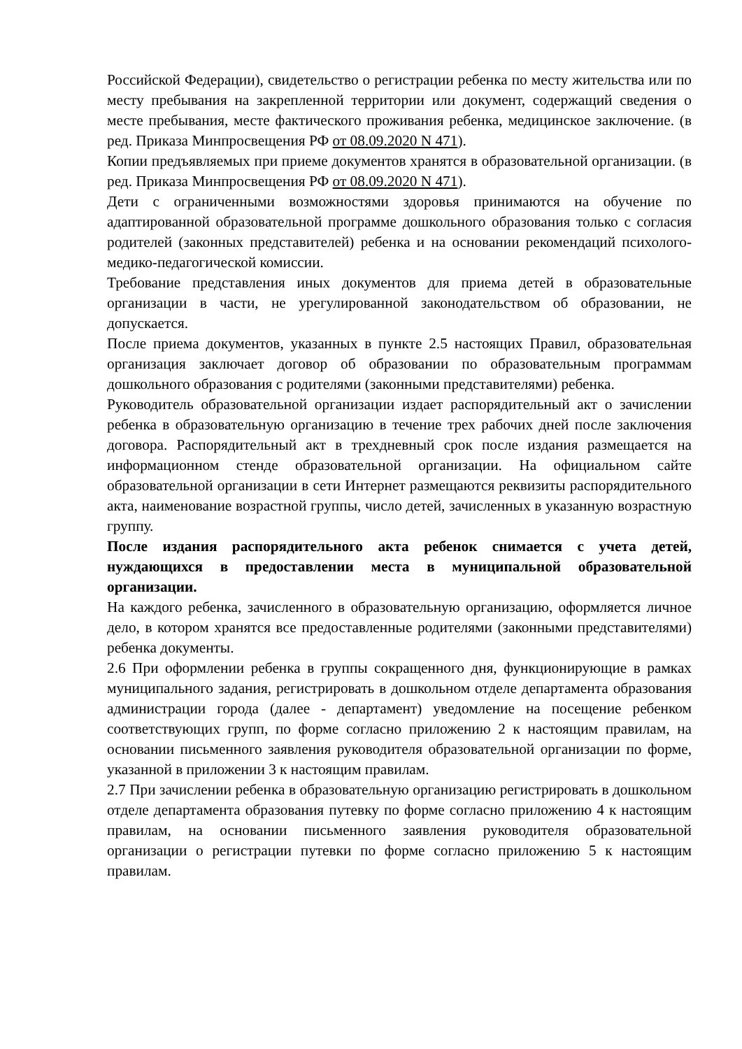Российской Федерации), свидетельство о регистрации ребенка по месту жительства или по месту пребывания на закрепленной территории или документ, содержащий сведения о месте пребывания, месте фактического проживания ребенка, медицинское заключение. (в ред. Приказа Минпросвещения РФ от 08.09.2020 N 471).
Копии предъявляемых при приеме документов хранятся в образовательной организации. (в ред. Приказа Минпросвещения РФ от 08.09.2020 N 471).
Дети с ограниченными возможностями здоровья принимаются на обучение по адаптированной образовательной программе дошкольного образования только с согласия родителей (законных представителей) ребенка и на основании рекомендаций психолого-медико-педагогической комиссии.
Требование представления иных документов для приема детей в образовательные организации в части, не урегулированной законодательством об образовании, не допускается.
После приема документов, указанных в пункте 2.5 настоящих Правил, образовательная организация заключает договор об образовании по образовательным программам дошкольного образования с родителями (законными представителями) ребенка.
Руководитель образовательной организации издает распорядительный акт о зачислении ребенка в образовательную организацию в течение трех рабочих дней после заключения договора. Распорядительный акт в трехдневный срок после издания размещается на информационном стенде образовательной организации. На официальном сайте образовательной организации в сети Интернет размещаются реквизиты распорядительного акта, наименование возрастной группы, число детей, зачисленных в указанную возрастную группу.
После издания распорядительного акта ребенок снимается с учета детей, нуждающихся в предоставлении места в муниципальной образовательной организации.
На каждого ребенка, зачисленного в образовательную организацию, оформляется личное дело, в котором хранятся все предоставленные родителями (законными представителями) ребенка документы.
2.6 При оформлении ребенка в группы сокращенного дня, функционирующие в рамках муниципального задания, регистрировать в дошкольном отделе департамента образования администрации города (далее - департамент) уведомление на посещение ребенком соответствующих групп, по форме согласно приложению 2 к настоящим правилам, на основании письменного заявления руководителя образовательной организации по форме, указанной в приложении 3 к настоящим правилам.
2.7 При зачислении ребенка в образовательную организацию регистрировать в дошкольном отделе департамента образования путевку по форме согласно приложению 4 к настоящим правилам, на основании письменного заявления руководителя образовательной организации о регистрации путевки по форме согласно приложению 5 к настоящим правилам.